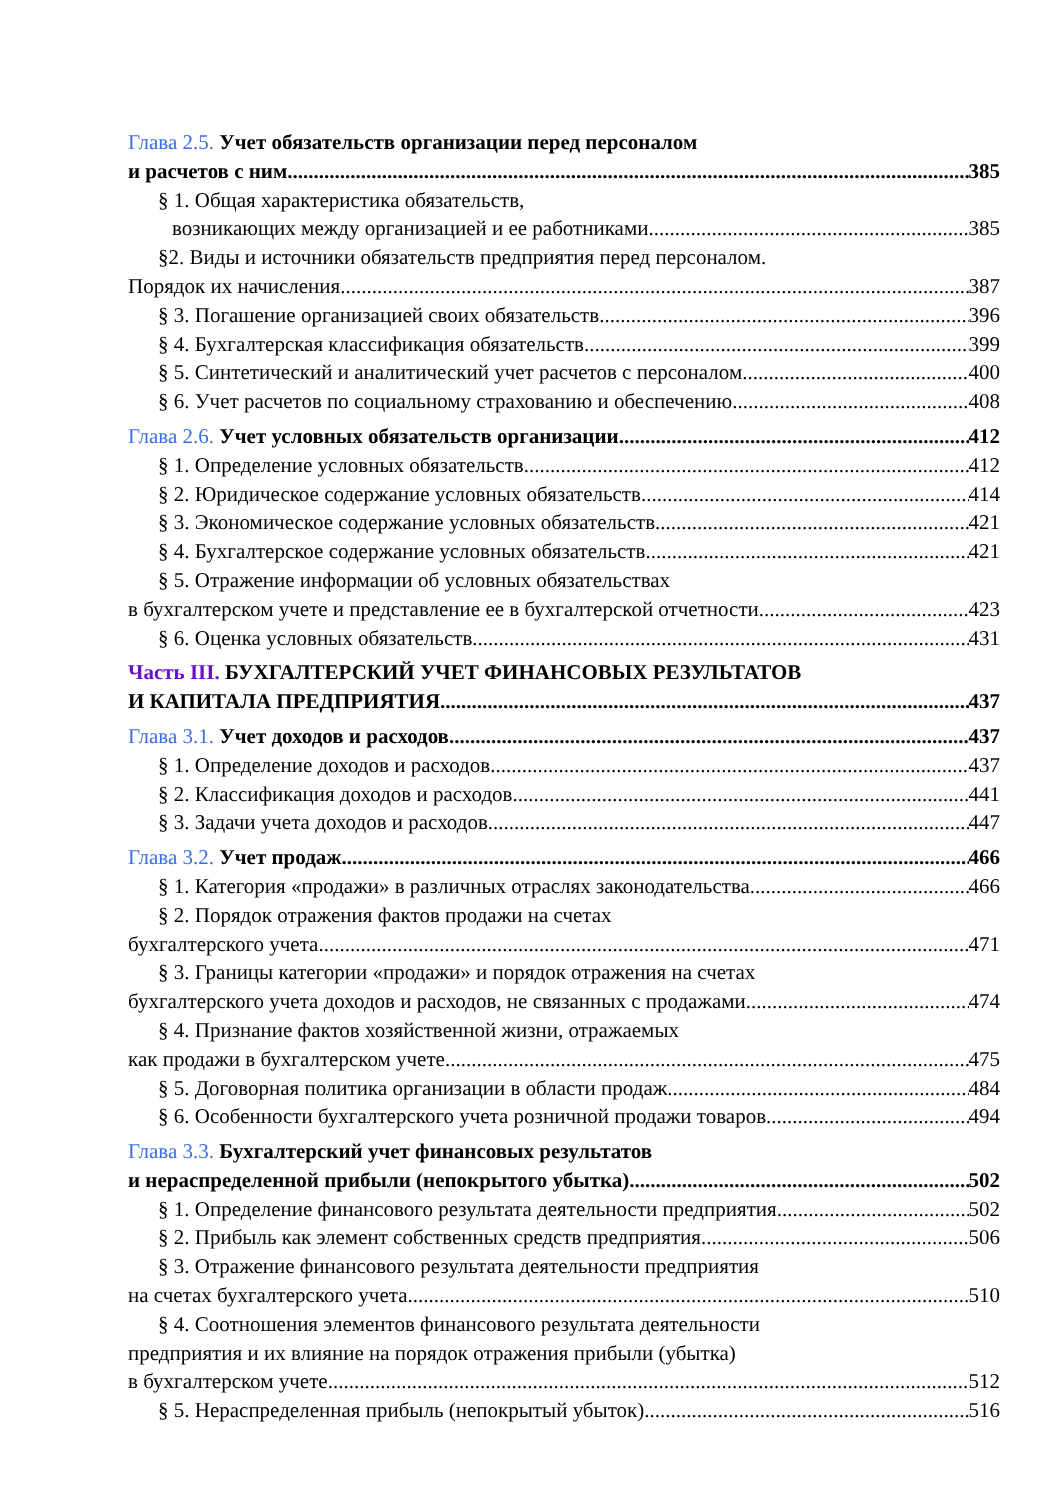Глава 2.5. Учет обязательств организации перед персоналом
и расчетов с ним 385
§ 1. Общая характеристика обязательств,
возникающих между организацией и ее работниками 385
§2. Виды и источники обязательств предприятия перед персоналом.
Порядок их начисления 387
§ 3. Погашение организацией своих обязательств 396
§ 4. Бухгалтерская классификация обязательств 399
§ 5. Синтетический и аналитический учет расчетов с персоналом 400
§ 6. Учет расчетов по социальному страхованию и обеспечению 408
Глава 2.6. Учет условных обязательств организации 412
§ 1. Определение условных обязательств 412
§ 2. Юридическое содержание условных обязательств 414
§ 3. Экономическое содержание условных обязательств 421
§ 4. Бухгалтерское содержание условных обязательств 421
§ 5. Отражение информации об условных обязательствах
в бухгалтерском учете и представление ее в бухгалтерской отчетности 423
§ 6. Оценка условных обязательств 431
Часть III. БУХГАЛТЕРСКИЙ УЧЕТ ФИНАНСОВЫХ РЕЗУЛЬТАТОВ
И КАПИТАЛА ПРЕДПРИЯТИЯ 437
Глава 3.1. Учет доходов и расходов 437
§ 1. Определение доходов и расходов 437
§ 2. Классификация доходов и расходов 441
§ 3. Задачи учета доходов и расходов 447
Глава 3.2. Учет продаж 466
§ 1. Категория «продажи» в различных отраслях законодательства. 466
§ 2. Порядок отражения фактов продажи на счетах
бухгалтерского учета 471
§ 3. Границы категории «продажи» и порядок отражения на счетах
бухгалтерского учета доходов и расходов, не связанных с продажами 474
§ 4. Признание фактов хозяйственной жизни, отражаемых
как продажи в бухгалтерском учете 475
§ 5. Договорная политика организации в области продаж 484
§ 6. Особенности бухгалтерского учета розничной продажи товаров 494
Глава 3.3. Бухгалтерский учет финансовых результатов
и нераспределенной прибыли (непокрытого убытка) 502
§ 1. Определение финансового результата деятельности предприятия 502
§ 2. Прибыль как элемент собственных средств предприятия 506
§ 3. Отражение финансового результата деятельности предприятия
на счетах бухгалтерского учета 510
§ 4. Соотношения элементов финансового результата деятельности
предприятия и их влияние на порядок отражения прибыли (убытка)
в бухгалтерском учете 512
§ 5. Нераспределенная прибыль (непокрытый убыток) 516